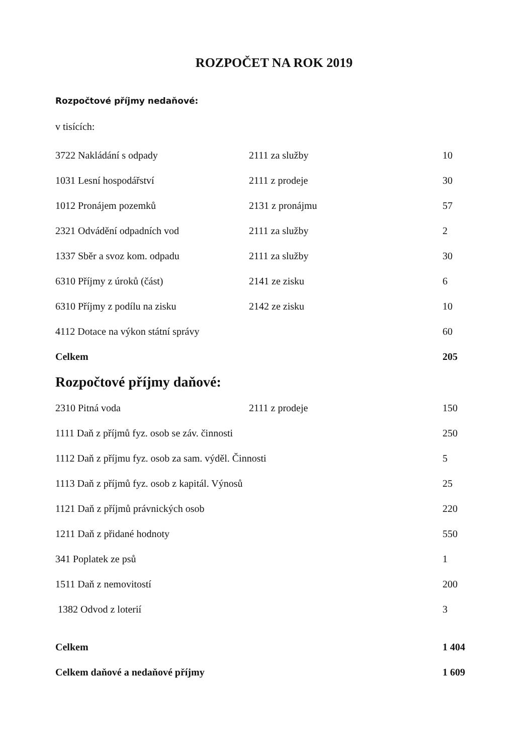ROZPOČET NA ROK 2019
Rozpočtové příjmy nedaňové:
v tisících:
| 3722 Nakládání s odpady | 2111 za služby | 10 |
| 1031 Lesní hospodářství | 2111 z prodeje | 30 |
| 1012 Pronájem pozemků | 2131 z pronájmu | 57 |
| 2321 Odvádění odpadních vod | 2111 za služby | 2 |
| 1337 Sběr a svoz kom. odpadu | 2111 za služby | 30 |
| 6310 Příjmy z úroků (část) | 2141 ze zisku | 6 |
| 6310 Příjmy z podílu na zisku | 2142 ze zisku | 10 |
| 4112 Dotace na výkon státní správy | | 60 |
| Celkem | | 205 |
Rozpočtové příjmy daňové:
| 2310 Pitná voda | 2111 z prodeje | 150 |
| 1111 Daň z příjmů fyz. osob se záv. činnosti | | 250 |
| 1112 Daň z příjmu fyz. osob za sam. výděl. Činnosti | | 5 |
| 1113 Daň z příjmů fyz. osob z kapitál. Výnosů | | 25 |
| 1121 Daň z příjmů právnických osob | | 220 |
| 1211 Daň z přidané hodnoty | | 550 |
| 341 Poplatek ze psů | | 1 |
| 1511 Daň z nemovitostí | | 200 |
| 1382 Odvod z loterií | | 3 |
| Celkem | | 1 404 |
| Celkem daňové a nedaňové příjmy | | 1 609 |